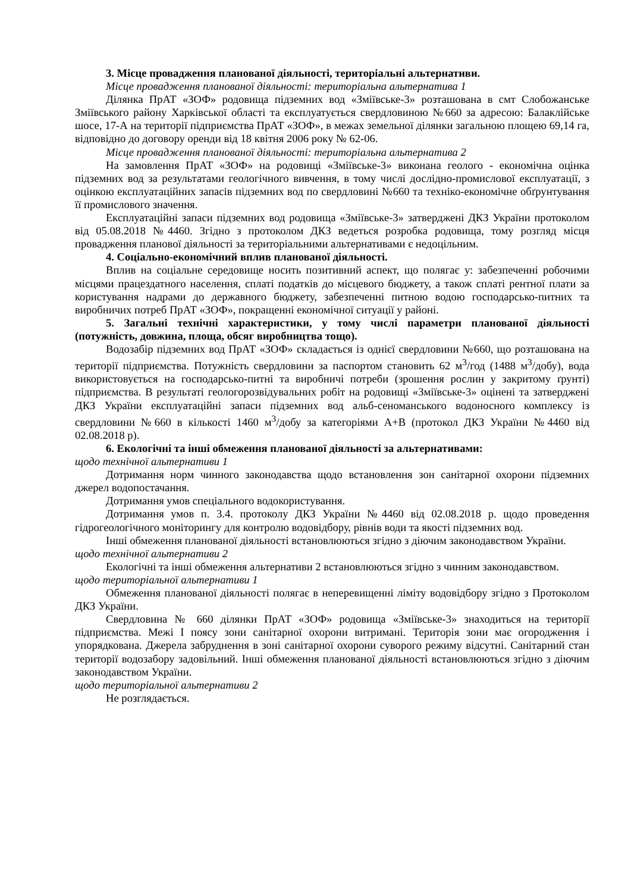3. Місце провадження планованої діяльності, територіальні альтернативи.
Місце провадження планованої діяльності: територіальна альтернатива 1
Ділянка ПрАТ «ЗОФ» родовища підземних вод «Зміївське-3» розташована в смт Слобожанське Зміївського району Харківської області та експлуатується свердловиною №660 за адресою: Балаклійське шосе, 17-А на території підприємства ПрАТ «ЗОФ», в межах земельної ділянки загальною площею 69,14 га, відповідно до договору оренди від 18 квітня 2006 року № 62-06.
Місце провадження планованої діяльності: територіальна альтернатива 2
На замовлення ПрАТ «ЗОФ» на родовищі «Зміївське-3» виконана геолого - економічна оцінка підземних вод за результатами геологічного вивчення, в тому числі дослідно-промислової експлуатації, з оцінкою експлуатаційних запасів підземних вод по свердловині №660 та техніко-економічне обґрунтування її промислового значення.
Експлуатаційні запаси підземних вод родовища «Зміївське-3» затверджені ДКЗ України протоколом від 05.08.2018 №4460. Згідно з протоколом ДКЗ ведеться розробка родовища, тому розгляд місця провадження планової діяльності за територіальними альтернативами є недоцільним.
4. Соціально-економічний вплив планованої діяльності.
Вплив на соціальне середовище носить позитивний аспект, що полягає у: забезпеченні робочими місцями працездатного населення, сплаті податків до місцевого бюджету, а також сплаті рентної плати за користування надрами до державного бюджету, забезпеченні питною водою господарсько-питних та виробничих потреб ПрАТ «ЗОФ», покращенні економічної ситуації у районі.
5. Загальні технічні характеристики, у тому числі параметри планованої діяльності (потужність, довжина, площа, обсяг виробництва тощо).
Водозабір підземних вод ПрАТ «ЗОФ» складається із однієї свердловини №660, що розташована на території підприємства. Потужність свердловини за паспортом становить 62 м<sup>3</sup>/год (1488 м<sup>3</sup>/добу), вода використовується на господарсько-питні та виробничі потреби (зрошення рослин у закритому ґрунті) підприємства. В результаті геологорозвідувальних робіт на родовищі «Зміївське-3» оцінені та затверджені ДКЗ України експлуатаційні запаси підземних вод альб-сеноманського водоносного комплексу із свердловини №660 в кількості 1460 м<sup>3</sup>/добу за категоріями А+В (протокол ДКЗ України №4460 від 02.08.2018 р).
6. Екологічні та інші обмеження планованої діяльності за альтернативами:
щодо технічної альтернативи 1
Дотримання норм чинного законодавства щодо встановлення зон санітарної охорони підземних джерел водопостачання.
Дотримання умов спеціального водокористування.
Дотримання умов п. 3.4. протоколу ДКЗ України №4460 від 02.08.2018 р. щодо проведення гідрогеологічного моніторингу для контролю водовідбору, рівнів води та якості підземних вод.
Інші обмеження планованої діяльності встановлюються згідно з діючим законодавством України.
щодо технічної альтернативи 2
Екологічні та інші обмеження альтернативи 2 встановлюються згідно з чинним законодавством.
щодо територіальної альтернативи 1
Обмеження планованої діяльності полягає в неперевищенні ліміту водовідбору згідно з Протоколом ДКЗ України.
Свердловина № 660 ділянки ПрАТ «ЗОФ» родовища «Зміївське-3» знаходиться на території підприємства. Межі I поясу зони санітарної охорони витримані. Територія зони має огородження і упорядкована. Джерела забруднення в зоні санітарної охорони суворого режиму відсутні. Санітарний стан території водозабору задовільний. Інші обмеження планованої діяльності встановлюються згідно з діючим законодавством України.
щодо територіальної альтернативи 2
Не розглядається.